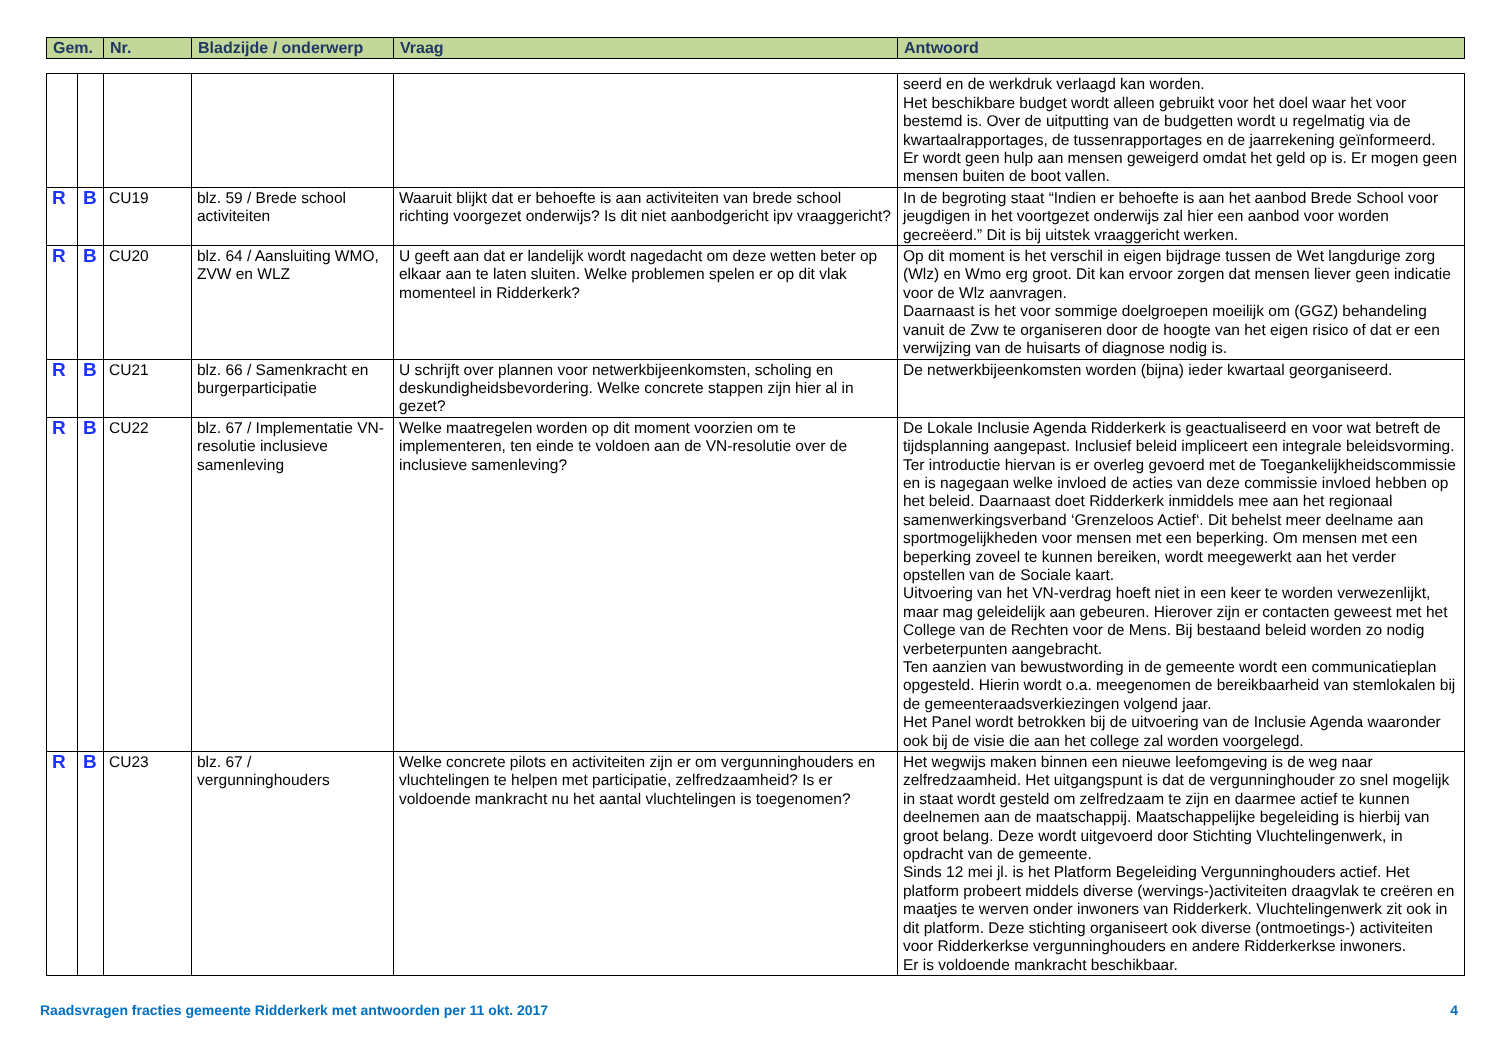| Gem. | Nr. | Bladzijde / onderwerp | Vraag | Antwoord |
| --- | --- | --- | --- | --- |
| | | | | | seerd en de werkdruk verlaagd kan worden. Het beschikbare budget wordt alleen gebruikt voor het doel waar het voor bestemd is. Over de uitputting van de budgetten wordt u regelmatig via de kwartaalrapportages, de tussenrapportages en de jaarrekening geïnformeerd. Er wordt geen hulp aan mensen geweigerd omdat het geld op is. Er mogen geen mensen buiten de boot vallen. |
| R | B | CU19 | blz. 59 / Brede school activiteiten | Waaruit blijkt dat er behoefte is aan activiteiten van brede school richting voorgezet onderwijs? Is dit niet aanbodgericht ipv vraaggericht? | In de begroting staat “Indien er behoefte is aan het aanbod Brede School voor jeugdigen in het voortgezet onderwijs zal hier een aanbod voor worden gecreëerd.” Dit is bij uitstek vraaggericht werken. |
| R | B | CU20 | blz. 64 / Aansluiting WMO, ZVW en WLZ | U geeft aan dat er landelijk wordt nagedacht om deze wetten beter op elkaar aan te laten sluiten. Welke problemen spelen er op dit vlak momenteel in Ridderkerk? | Op dit moment is het verschil in eigen bijdrage tussen de Wet langdurige zorg (Wlz) en Wmo erg groot. Dit kan ervoor zorgen dat mensen liever geen indicatie voor de Wlz aanvragen. Daarnaast is het voor sommige doelgroepen moeilijk om (GGZ) behandeling vanuit de Zvw te organiseren door de hoogte van het eigen risico of dat er een verwijzing van de huisarts of diagnose nodig is. |
| R | B | CU21 | blz. 66 / Samenkracht en burgerparticipatie | U schrijft over plannen voor netwerkbijeenkomsten, scholing en deskundigheidsbevordering. Welke concrete stappen zijn hier al in gezet? | De netwerkbijeenkomsten worden (bijna) ieder kwartaal georganiseerd. |
| R | B | CU22 | blz. 67 / Implementatie VN-resolutie inclusieve samenleving | Welke maatregelen worden op dit moment voorzien om te implementeren, ten einde te voldoen aan de VN-resolutie over de inclusieve samenleving? | De Lokale Inclusie Agenda Ridderkerk is geactualiseerd en voor wat betreft de tijdsplanning aangepast. Inclusief beleid impliceert een integrale beleidsvorming. Ter introductie hiervan is er overleg gevoerd met de Toegankelijkheidscommissie en is nagegaan welke invloed de acties van deze commissie invloed hebben op het beleid. Daarnaast doet Ridderkerk inmiddels mee aan het regionaal samenwerkingsverband ‘Grenzeloos Actief‘. Dit behelst meer deelname aan sportmogelijkheden voor mensen met een beperking. Om mensen met een beperking zoveel te kunnen bereiken, wordt meegewerkt aan het verder opstellen van de Sociale kaart. Uitvoering van het VN-verdrag hoeft niet in een keer te worden verwezenlijkt, maar mag geleidelijk aan gebeuren. Hierover zijn er contacten geweest met het College van de Rechten voor de Mens. Bij bestaand beleid worden zo nodig verbeterpunten aangebracht. Ten aanzien van bewustwording in de gemeente wordt een communicatieplan opgesteld. Hierin wordt o.a. meegenomen de bereikbaarheid van stemlokalen bij de gemeenteraadsverkiezingen volgend jaar. Het Panel wordt betrokken bij de uitvoering van de Inclusie Agenda waaronder ook bij de visie die aan het college zal worden voorgelegd. |
| R | B | CU23 | blz. 67 / vergunninghouders | Welke concrete pilots en activiteiten zijn er om vergunninghouders en vluchtelingen te helpen met participatie, zelfredzaamheid? Is er voldoende mankracht nu het aantal vluchtelingen is toegenomen? | Het wegwijs maken binnen een nieuwe leefomgeving is de weg naar zelfredzaamheid. Het uitgangspunt is dat de vergunninghouder zo snel mogelijk in staat wordt gesteld om zelfredzaam te zijn en daarmee actief te kunnen deelnemen aan de maatschappij. Maatschappelijke begeleiding is hierbij van groot belang. Deze wordt uitgevoerd door Stichting Vluchtelingenwerk, in opdracht van de gemeente. Sinds 12 mei jl. is het Platform Begeleiding Vergunninghouders actief. Het platform probeert middels diverse (wervings-)activiteiten draagvlak te creëren en maatjes te werven onder inwoners van Ridderkerk. Vluchtelingenwerk zit ook in dit platform. Deze stichting organiseert ook diverse (ontmoetings-) activiteiten voor Ridderkerkse vergunninghouders en andere Ridderkerkse inwoners. Er is voldoende mankracht beschikbaar. |
Raadsvragen fracties gemeente Ridderkerk met antwoorden per 11 okt. 2017 4